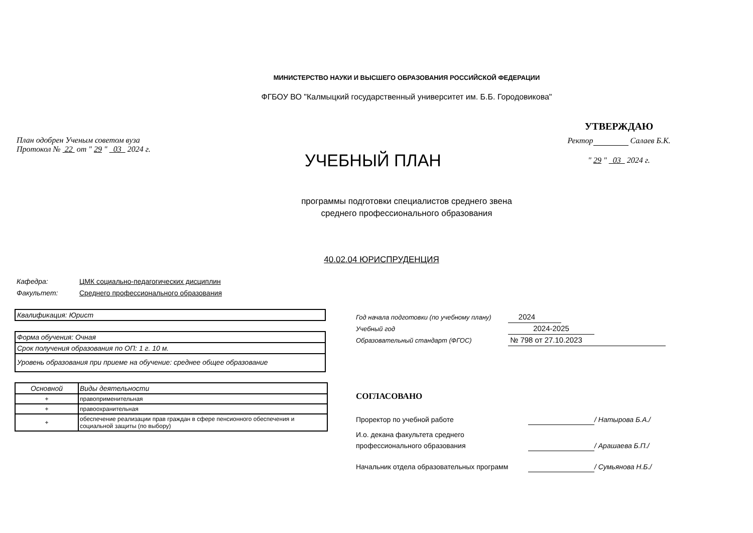МИНИСТЕРСТВО НАУКИ И ВЫСШЕГО ОБРАЗОВАНИЯ РОССИЙСКОЙ ФЕДЕРАЦИИ
ФГБОУ ВО "Калмыцкий государственный университет им. Б.Б. Городовикова"
План одобрен Ученым советом вуза
Протокол № 22 от " 29 " 03 2024 г.
УЧЕБНЫЙ ПЛАН
УТВЕРЖДАЮ
Ректор Салаев Б.К.
" 29 " 03 2024 г.
программы подготовки специалистов среднего звена
среднего профессионального образования
40.02.04 ЮРИСПРУДЕНЦИЯ
Кафедра: ЦМК социально-педагогических дисциплин
Факультет: Среднего профессионального образования
Квалификация: Юрист
Форма обучения: Очная
Срок получения образования по ОП: 1 г. 10 м.
Уровень образования при приеме на обучение: среднее общее образование
| Основной | Виды деятельности |
| + | правоприменительная |
| + | правоохранительная |
| + | обеспечение реализации прав граждан в сфере пенсионного обеспечения и социальной защиты (по выбору) |
Год начала подготовки (по учебному плану) 2024
Учебный год 2024-2025
Образовательный стандарт (ФГОС) № 798 от 27.10.2023
СОГЛАСОВАНО
Проректор по учебной работе / Натырова Б.А./
И.о. декана факультета среднего профессионального образования / Арашаева Б.П./
Начальник отдела образовательных программ / Сумьянова Н.Б./